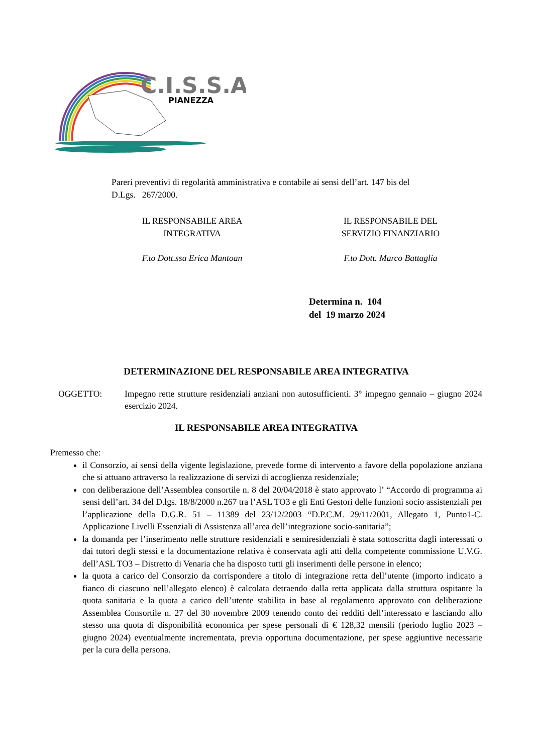C.I.S.S.A.
PIANEZZA
Pareri preventivi di regolarità amministrativa e contabile ai sensi dell’art. 147 bis del D.Lgs. 267/2000.
IL RESPONSABILE AREA
INTEGRATIVA
F.to Dott.ssa Erica Mantoan
IL RESPONSABILE DEL
SERVIZIO FINANZIARIO
F.to Dott. Marco Battaglia
Determina n. 104
del 19 marzo 2024
DETERMINAZIONE DEL RESPONSABILE AREA INTEGRATIVA
OGGETTO: Impegno rette strutture residenziali anziani non autosufficienti. 3° impegno gennaio – giugno 2024 esercizio 2024.
IL RESPONSABILE AREA INTEGRATIVA
Premesso che:
il Consorzio, ai sensi della vigente legislazione, prevede forme di intervento a favore della popolazione anziana che si attuano attraverso la realizzazione di servizi di accoglienza residenziale;
con deliberazione dell’Assemblea consortile n. 8 del 20/04/2018 è stato approvato l’ “Accordo di programma ai sensi dell’art. 34 del D.lgs. 18/8/2000 n.267 tra l’ASL TO3 e gli Enti Gestori delle funzioni socio assistenziali per l’applicazione della D.G.R. 51 – 11389 del 23/12/2003 “D.P.C.M. 29/11/2001, Allegato 1, Punto1-C. Applicazione Livelli Essenziali di Assistenza all’area dell’integrazione socio-sanitaria”;
la domanda per l’inserimento nelle strutture residenziali e semiresidenziali è stata sottoscritta dagli interessati o dai tutori degli stessi e la documentazione relativa è conservata agli atti della competente commissione U.V.G. dell’ASL TO3 – Distretto di Venaria che ha disposto tutti gli inserimenti delle persone in elenco;
la quota a carico del Consorzio da corrispondere a titolo di integrazione retta dell’utente (importo indicato a fianco di ciascuno nell’allegato elenco) è calcolata detraendo dalla retta applicata dalla struttura ospitante la quota sanitaria e la quota a carico dell’utente stabilita in base al regolamento approvato con deliberazione Assemblea Consortile n. 27 del 30 novembre 2009 tenendo conto dei redditi dell’interessato e lasciando allo stesso una quota di disponibilità economica per spese personali di € 128,32 mensili (periodo luglio 2023 – giugno 2024) eventualmente incrementata, previa opportuna documentazione, per spese aggiuntive necessarie per la cura della persona.